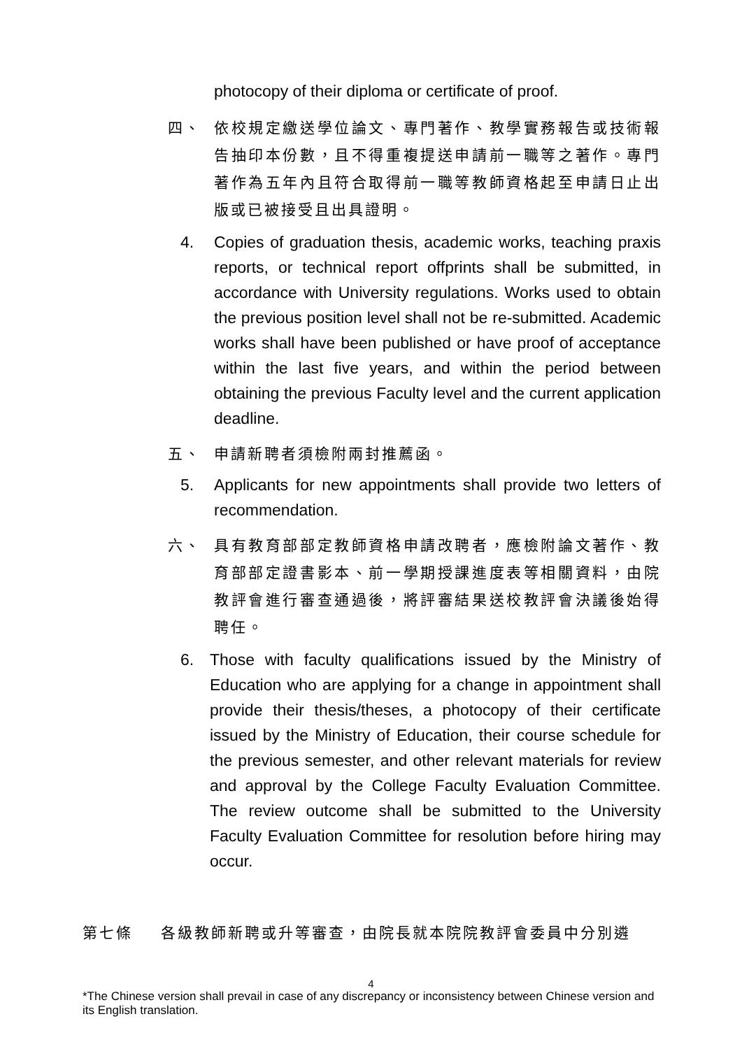photocopy of their diploma or certificate of proof.
四、 依校規定繳送學位論文、專門著作、教學實務報告或技術報告抽印本份數，且不得重複提送申請前一職等之著作。專門著作為五年內且符合取得前一職等教師資格起至申請日止出版或已被接受且出具證明。
4. Copies of graduation thesis, academic works, teaching praxis reports, or technical report offprints shall be submitted, in accordance with University regulations. Works used to obtain the previous position level shall not be re-submitted. Academic works shall have been published or have proof of acceptance within the last five years, and within the period between obtaining the previous Faculty level and the current application deadline.
五、 申請新聘者須檢附兩封推薦函。
5. Applicants for new appointments shall provide two letters of recommendation.
六、 具有教育部部定教師資格申請改聘者，應檢附論文著作、教育部部定證書影本、前一學期授課進度表等相關資料，由院教評會進行審查通過後，將評審結果送校教評會決議後始得聘任。
6. Those with faculty qualifications issued by the Ministry of Education who are applying for a change in appointment shall provide their thesis/theses, a photocopy of their certificate issued by the Ministry of Education, their course schedule for the previous semester, and other relevant materials for review and approval by the College Faculty Evaluation Committee. The review outcome shall be submitted to the University Faculty Evaluation Committee for resolution before hiring may occur.
第七條 各級教師新聘或升等審查，由院長就本院院教評會委員中分別遴
4
*The Chinese version shall prevail in case of any discrepancy or inconsistency between Chinese version and its English translation.